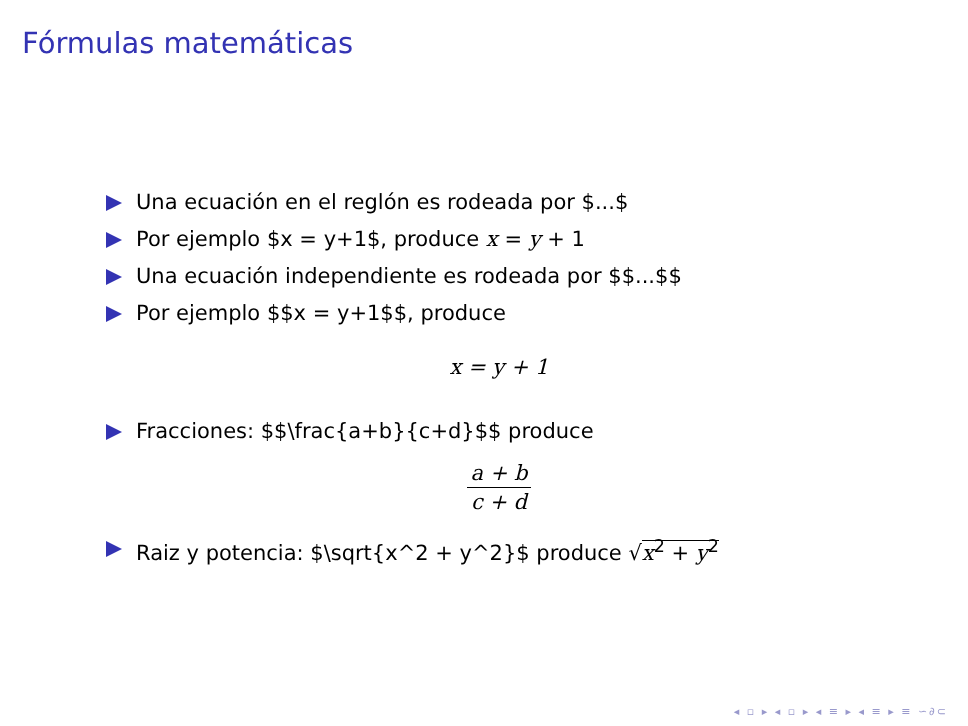Fórmulas matemáticas
Una ecuación en el reglón es rodeada por $...$
Por ejemplo $x = y+1$, produce x = y + 1
Una ecuación independiente es rodeada por $$...$$
Por ejemplo $$x = y+1$$, produce
x = y + 1
Fracciones: $$\frac{a+b}{c+d}$$ produce
a + b c + d
Raiz y potencia: $\sqrt{x^2 + y^2}$ produce √x<sup>2</sup> + y<sup>2</sup>
◂ ▫ ▸ ◂ ▫ ▸ ◂ ≡ ▸ ◂ ≡ ▸ ≡ ∽∂⊂